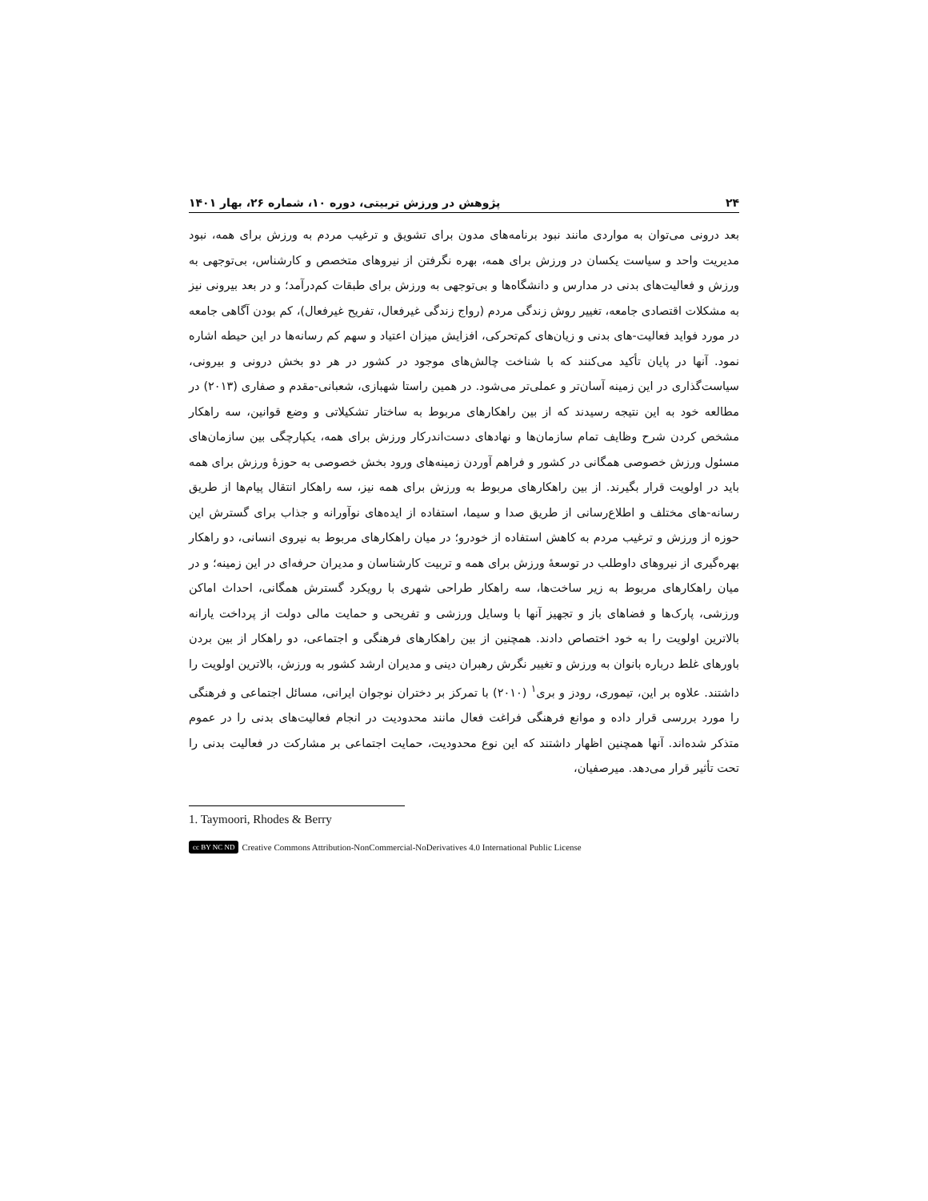۲۴ پژوهش در ورزش تربیتی، دوره ۱۰، شماره ۲۶، بهار ۱۴۰۱
بعد درونی می‌توان به مواردی مانند نبود برنامه‌های مدون برای تشویق و ترغیب مردم به ورزش برای همه، نبود مدیریت واحد و سیاست یکسان در ورزش برای همه، بهره نگرفتن از نیروهای متخصص و کارشناس، بی‌توجهی به ورزش و فعالیت‌های بدنی در مدارس و دانشگاه‌ها و بی‌توجهی به ورزش برای طبقات کم‌درآمد؛ و در بعد بیرونی نیز به مشکلات اقتصادی جامعه، تغییر روش زندگی مردم (رواج زندگی غیرفعال، تفریح غیرفعال)، کم بودن آگاهی جامعه در مورد فواید فعالیت-های بدنی و زیان‌های کم‌تحرکی، افزایش میزان اعتیاد و سهم کم رسانه‌ها در این حیطه اشاره نمود. آنها در پایان تأکید می‌کنند که با شناخت چالش‌های موجود در کشور در هر دو بخش درونی و بیرونی، سیاست‌گذاری در این زمینه آسان‌تر و عملی‌تر می‌شود. در همین راستا شهبازی، شعبانی-مقدم و صفاری (۲۰۱۳) در مطالعه خود به این نتیجه رسیدند که از بین راهکارهای مربوط به ساختار تشکیلاتی و وضع قوانین، سه راهکار مشخص کردن شرح وظایف تمام سازمان‌ها و نهادهای دست‌اندرکار ورزش برای همه، یکپارچگی بین سازمان‌های مسئول ورزش خصوصی همگانی در کشور و فراهم آوردن زمینه‌های ورود بخش خصوصی به حوزهٔ ورزش برای همه باید در اولویت قرار بگیرند. از بین راهکارهای مربوط به ورزش برای همه نیز، سه راهکار انتقال پیام‌ها از طریق رسانه-های مختلف و اطلاع‌رسانی از طریق صدا و سیما، استفاده از ایده‌های نوآورانه و جذاب برای گسترش این حوزه از ورزش و ترغیب مردم به کاهش استفاده از خودرو؛ در میان راهکارهای مربوط به نیروی انسانی، دو راهکار بهره‌گیری از نیروهای داوطلب در توسعهٔ ورزش برای همه و تربیت کارشناسان و مدیران حرفه‌ای در این زمینه؛ و در میان راهکارهای مربوط به زیر ساخت‌ها، سه راهکار طراحی شهری با رویکرد گسترش همگانی، احداث اماکن ورزشی، پارک‌ها و فضاهای باز و تجهیز آنها با وسایل ورزشی و تفریحی و حمایت مالی دولت از پرداخت یارانه بالاترین اولویت را به خود اختصاص دادند. همچنین از بین راهکارهای فرهنگی و اجتماعی، دو راهکار از بین بردن باورهای غلط درباره بانوان به ورزش و تغییر نگرش رهبران دینی و مدیران ارشد کشور به ورزش، بالاترین اولویت را داشتند. علاوه بر این، تیموری، رودز و بری<sup>۱</sup> (۲۰۱۰) با تمرکز بر دختران نوجوان ایرانی، مسائل اجتماعی و فرهنگی را مورد بررسی قرار داده و موانع فرهنگی فراغت فعال مانند محدودیت در انجام فعالیت‌های بدنی را در عموم متذکر شده‌اند. آنها همچنین اظهار داشتند که این نوع محدودیت، حمایت اجتماعی بر مشارکت در فعالیت بدنی را تحت تأثیر قرار می‌دهد. میرصفیان،
1. Taymoori, Rhodes & Berry
cc BY NC ND Creative Commons Attribution-NonCommercial-NoDerivatives 4.0 International Public License